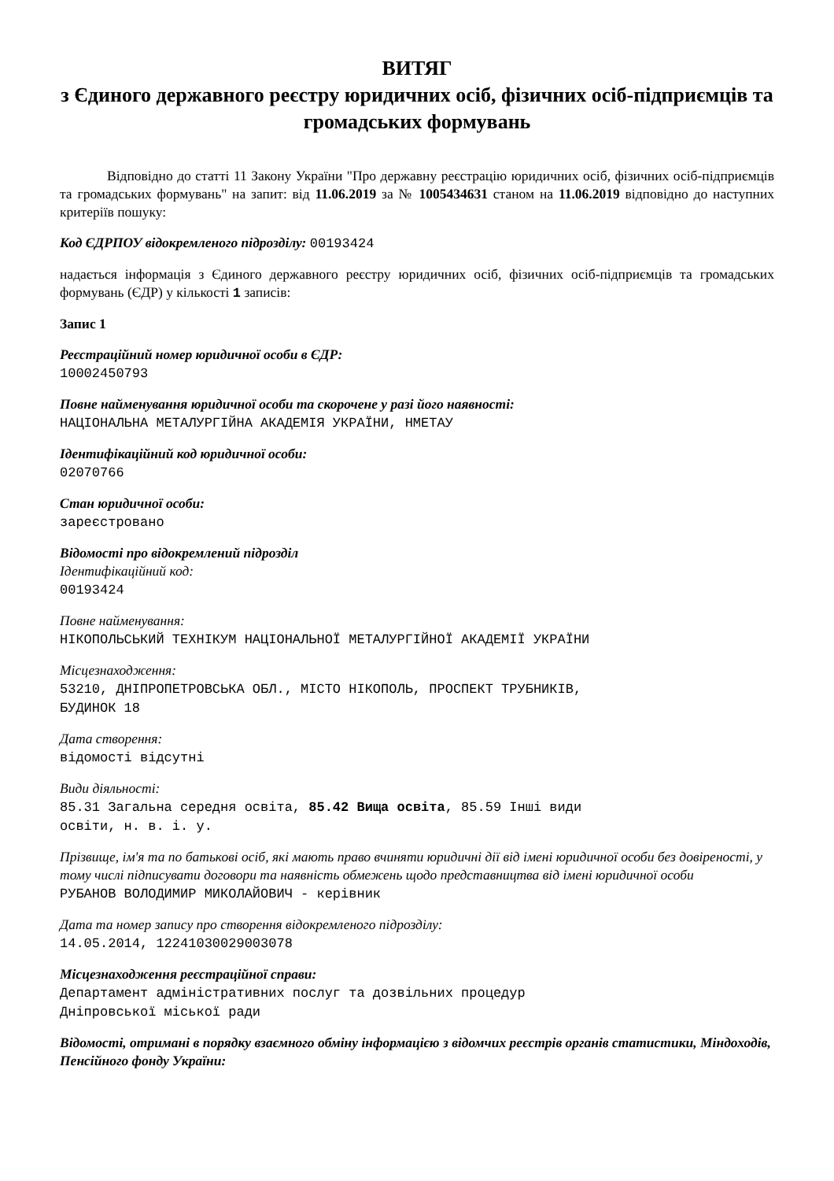ВИТЯГ
з Єдиного державного реєстру юридичних осіб, фізичних осіб-підприємців та громадських формувань
Відповідно до статті 11 Закону України "Про державну реєстрацію юридичних осіб, фізичних осіб-підприємців та громадських формувань" на запит: від 11.06.2019 за № 1005434631 станом на 11.06.2019 відповідно до наступних критеріїв пошуку:
Код ЄДРПОУ відокремленого підрозділу: 00193424
надається інформація з Єдиного державного реєстру юридичних осіб, фізичних осіб-підприємців та громадських формувань (ЄДР) у кількості 1 записів:
Запис 1
Реєстраційний номер юридичної особи в ЄДР:
10002450793
Повне найменування юридичної особи та скорочене у разі його наявності:
НАЦІОНАЛЬНА МЕТАЛУРГІЙНА АКАДЕМІЯ УКРАЇНИ, НМЕТАУ
Ідентифікаційний код юридичної особи:
02070766
Стан юридичної особи:
зареєстровано
Відомості про відокремлений підрозділ
Ідентифікаційний код:
00193424
Повне найменування:
НІКОПОЛЬСЬКИЙ ТЕХНІКУМ НАЦІОНАЛЬНОЇ МЕТАЛУРГІЙНОЇ АКАДЕМІЇ УКРАЇНИ
Місцезнаходження:
53210, ДНІПРОПЕТРОВСЬКА ОБЛ., МІСТО НІКОПОЛЬ, ПРОСПЕКТ ТРУБНИКІВ,
БУДИНОК 18
Дата створення:
відомості відсутні
Види діяльності:
85.31 Загальна середня освіта, 85.42 Вища освіта, 85.59 Інші види
освіти, н. в. і. у.
Прізвище, ім'я та по батькові осіб, які мають право вчиняти юридичні дії від імені юридичної особи без довіреності, у тому числі підписувати договори та наявність обмежень щодо представництва від імені юридичної особи
РУБАНОВ ВОЛОДИМИР МИКОЛАЙОВИЧ - керівник
Дата та номер запису про створення відокремленого підрозділу:
14.05.2014, 12241030029003078
Місцезнаходження реєстраційної справи:
Департамент адміністративних послуг та дозвільних процедур
Дніпровської міської ради
Відомості, отримані в порядку взаємного обміну інформацією з відомчих реєстрів органів статистики, Міндоходів, Пенсійного фонду України: